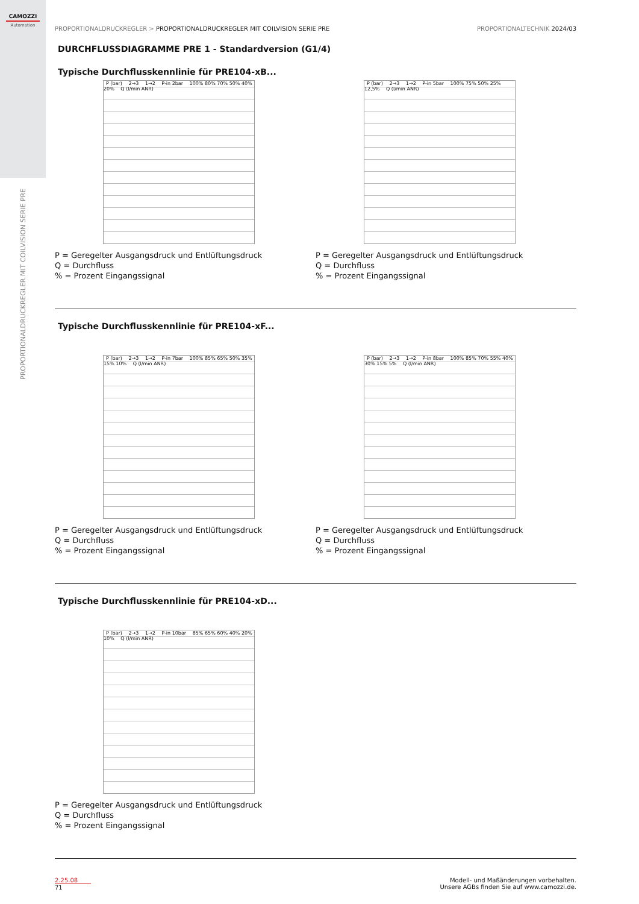CAMOZZI
Automation
PROPORTIONALDRUCKREGLER MIT COILVISION SERIE PRE
PROPORTIONALDRUCKREGLER > PROPORTIONALDRUCKREGLER MIT COILVISION SERIE PRE PROPORTIONALTECHNIK 2024/03
DURCHFLUSSDIAGRAMME PRE 1 - Standardversion (G1/4)
Typische Durchflusskennlinie für PRE104-xB...
P (bar) 2→3 1→2 P-in 2bar 100% 80% 70% 50% 40% 20% Q (l/min ANR)
P = Geregelter Ausgangsdruck und Entlüftungsdruck
Q = Durchfluss
% = Prozent Eingangssignal
P (bar) 2→3 1→2 P-in 5bar 100% 75% 50% 25% 12,5% Q (l/min ANR)
P = Geregelter Ausgangsdruck und Entlüftungsdruck
Q = Durchfluss
% = Prozent Eingangssignal
Typische Durchflusskennlinie für PRE104-xF...
P (bar) 2→3 1→2 P-in 7bar 100% 85% 65% 50% 35% 15% 10% Q (l/min ANR)
P = Geregelter Ausgangsdruck und Entlüftungsdruck
Q = Durchfluss
% = Prozent Eingangssignal
P (bar) 2→3 1→2 P-in 8bar 100% 85% 70% 55% 40% 30% 15% 5% Q (l/min ANR)
P = Geregelter Ausgangsdruck und Entlüftungsdruck
Q = Durchfluss
% = Prozent Eingangssignal
Typische Durchflusskennlinie für PRE104-xD...
P (bar) 2→3 1→2 P-in 10bar 85% 65% 60% 40% 20% 10% Q (l/min ANR)
P = Geregelter Ausgangsdruck und Entlüftungsdruck
Q = Durchfluss
% = Prozent Eingangssignal
2.25.08
71
Modell- und Maßänderungen vorbehalten.
Unsere AGBs finden Sie auf www.camozzi.de.